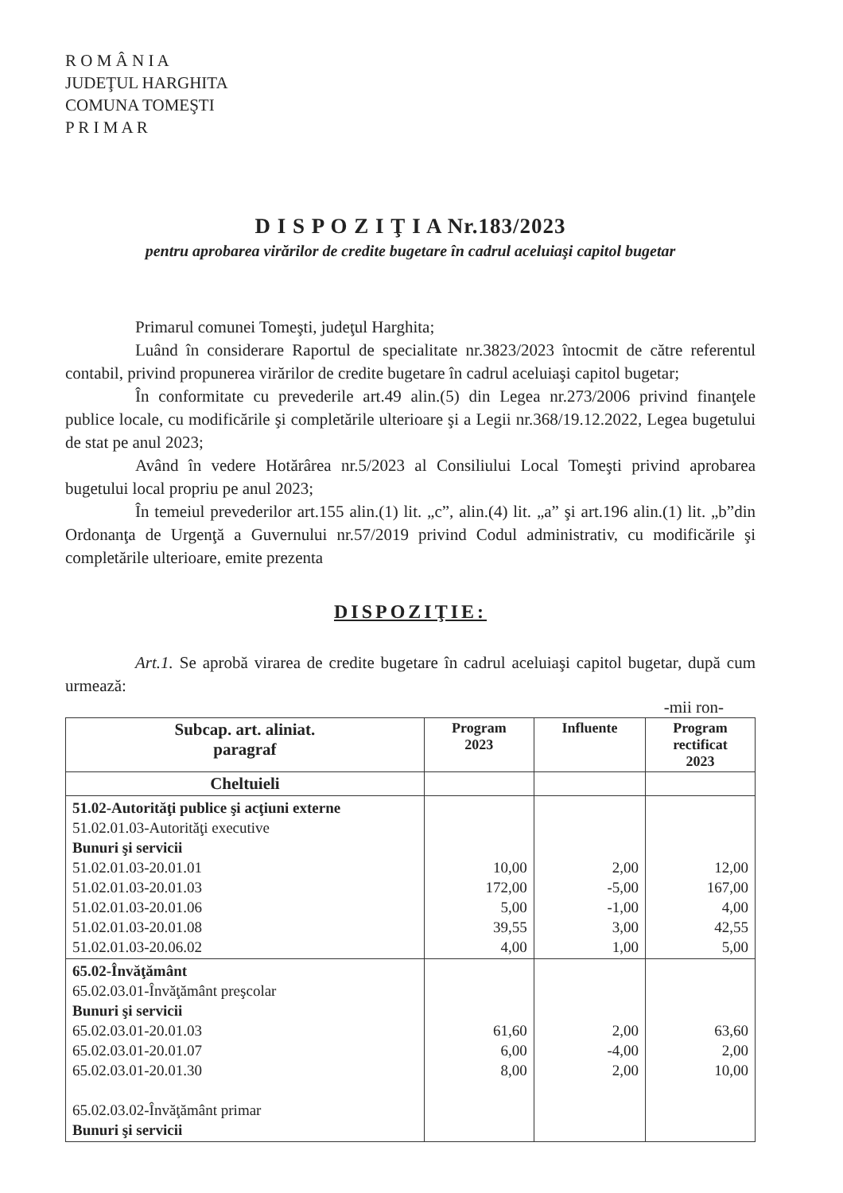R O M Â N I A
JUDEŢUL HARGHITA
COMUNA TOMEŞTI
P R I M A R
D I S P O Z I Ţ I A Nr.183/2023
pentru aprobarea virărilor de credite bugetare în cadrul aceluiaşi capitol bugetar
Primarul comunei Tomeşti, judeţul Harghita;
Luând în considerare Raportul de specialitate nr.3823/2023 întocmit de către referentul contabil, privind propunerea virărilor de credite bugetare în cadrul aceluiaşi capitol bugetar;
În conformitate cu prevederile art.49 alin.(5) din Legea nr.273/2006 privind finanţele publice locale, cu modificările şi completările ulterioare şi a Legii nr.368/19.12.2022, Legea bugetului de stat pe anul 2023;
Având în vedere Hotărârea nr.5/2023 al Consiliului Local Tomeşti privind aprobarea bugetului local propriu pe anul 2023;
În temeiul prevederilor art.155 alin.(1) lit. „c”, alin.(4) lit. „a” şi art.196 alin.(1) lit. „b”din Ordonanţa de Urgenţă a Guvernului nr.57/2019 privind Codul administrativ, cu modificările şi completările ulterioare, emite prezenta
DISPOZIŢIE:
Art.1. Se aprobă virarea de credite bugetare în cadrul aceluiaşi capitol bugetar, după cum urmează:
-mii ron-
| Subcap. art. aliniat. paragraf | Program 2023 | Influente | Program rectificat 2023 |
| --- | --- | --- | --- |
| Cheltuieli | | | |
| 51.02-Autorităţi publice şi acţiuni externe 51.02.01.03-Autorităţi executive Bunuri şi servicii 51.02.01.03-20.01.01 51.02.01.03-20.01.03 51.02.01.03-20.01.06 51.02.01.03-20.01.08 51.02.01.03-20.06.02 | 10,00 172,00 5,00 39,55 4,00 | 2,00 -5,00 -1,00 3,00 1,00 | 12,00 167,00 4,00 42,55 5,00 |
| 65.02-Învăţământ 65.02.03.01-Învăţământ preşcolar Bunuri şi servicii 65.02.03.01-20.01.03 65.02.03.01-20.01.07 65.02.03.01-20.01.30 65.02.03.02-Învăţământ primar Bunuri şi servicii | 61,60 6,00 8,00 | 2,00 -4,00 2,00 | 63,60 2,00 10,00 |